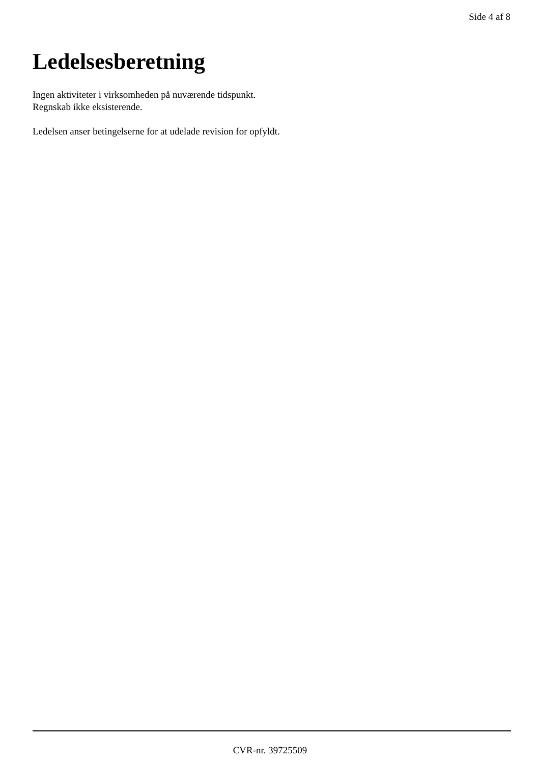Side 4 af 8
Ledelsesberetning
Ingen aktiviteter i virksomheden på nuværende tidspunkt.
Regnskab ikke eksisterende.
Ledelsen anser betingelserne for at udelade revision for opfyldt.
CVR-nr. 39725509